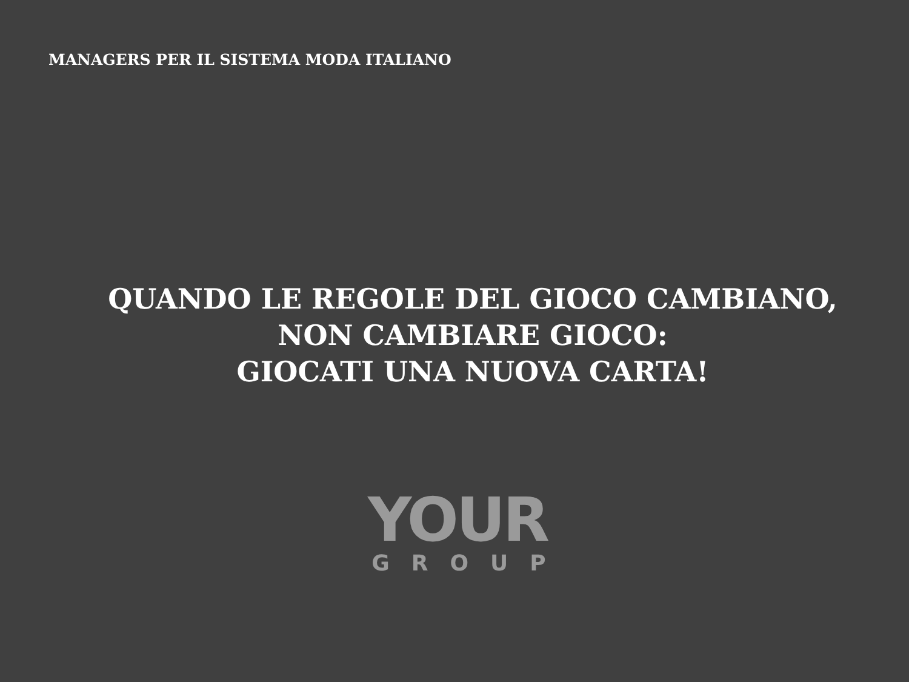MANAGERS PER IL SISTEMA MODA ITALIANO
QUANDO LE REGOLE DEL GIOCO CAMBIANO,
NON CAMBIARE GIOCO:
GIOCATI UNA NUOVA CARTA!
YOUR
GROUP